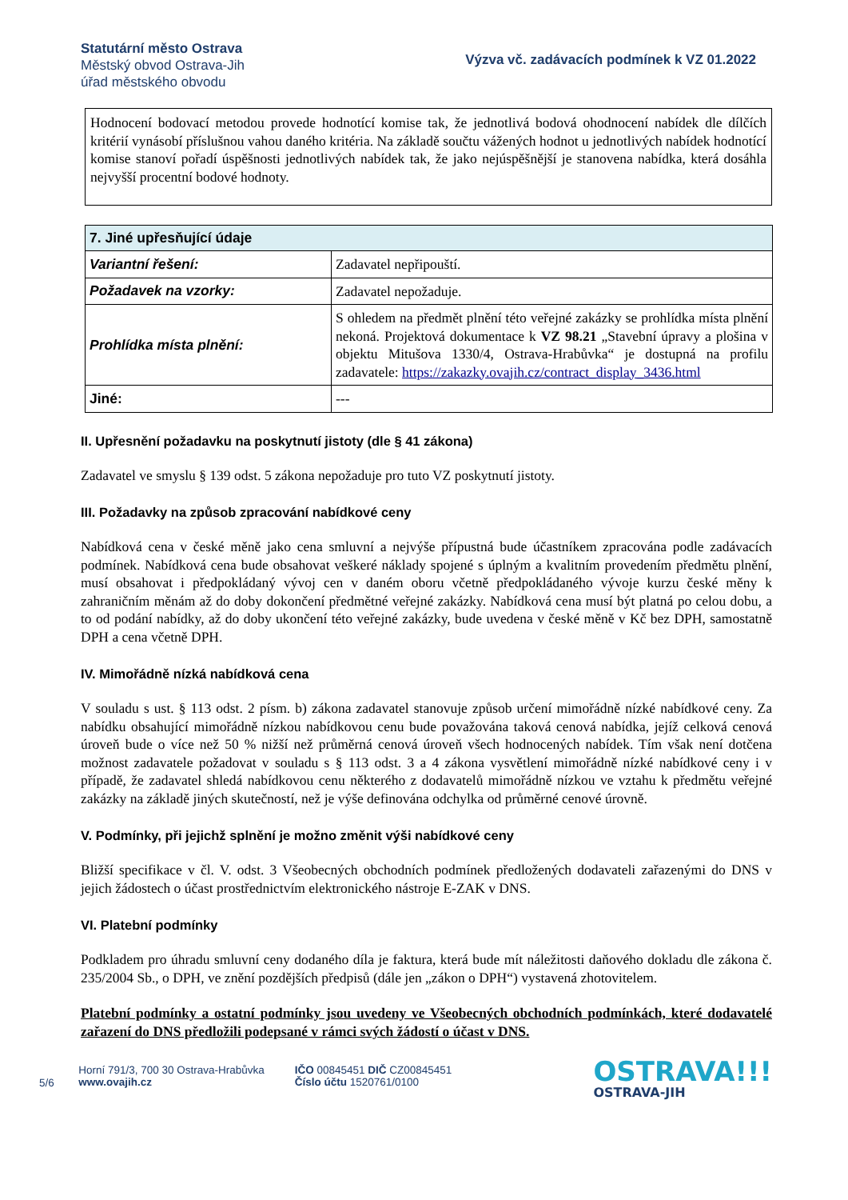Statutární město Ostrava
Městský obvod Ostrava-Jih
úřad městského obvodu
Výzva vč. zadávacích podmínek k VZ 01.2022
Hodnocení bodovací metodou provede hodnotící komise tak, že jednotlivá bodová ohodnocení nabídek dle dílčích kritérií vynásobí příslušnou vahou daného kritéria. Na základě součtu vážených hodnot u jednotlivých nabídek hodnotící komise stanoví pořadí úspěšnosti jednotlivých nabídek tak, že jako nejúspěšnější je stanovena nabídka, která dosáhla nejvyšší procentní bodové hodnoty.
| 7. Jiné upřesňující údaje | |
| --- | --- |
| Variantní řešení: | Zadavatel nepřipouští. |
| Požadavek na vzorky: | Zadavatel nepožaduje. |
| Prohlídka místa plnění: | S ohledem na předmět plnění této veřejné zakázky se prohlídka místa plnění nekoná. Projektová dokumentace k VZ 98.21 „Stavební úpravy a plošina v objektu Mitušova 1330/4, Ostrava-Hrabůvka“ je dostupná na profilu zadavatele: https://zakazky.ovajih.cz/contract_display_3436.html |
| Jiné: | --- |
II. Upřesnění požadavku na poskytnutí jistoty (dle § 41 zákona)
Zadavatel ve smyslu § 139 odst. 5 zákona nepožaduje pro tuto VZ poskytnutí jistoty.
III. Požadavky na způsob zpracování nabídkové ceny
Nabídková cena v české měně jako cena smluvní a nejvýše přípustná bude účastníkem zpracována podle zadávacích podmínek. Nabídková cena bude obsahovat veškeré náklady spojené s úplným a kvalitním provedením předmětu plnění, musí obsahovat i předpokládaný vývoj cen v daném oboru včetně předpokládaného vývoje kurzu české měny k zahraničním měnám až do doby dokončení předmětné veřejné zakázky. Nabídková cena musí být platná po celou dobu, a to od podání nabídky, až do doby ukončení této veřejné zakázky, bude uvedena v české měně v Kč bez DPH, samostatně DPH a cena včetně DPH.
IV. Mimořádně nízká nabídková cena
V souladu s ust. § 113 odst. 2 písm. b) zákona zadavatel stanovuje způsob určení mimořádně nízké nabídkové ceny. Za nabídku obsahující mimořádně nízkou nabídkovou cenu bude považována taková cenová nabídka, jejíž celková cenová úroveň bude o více než 50 % nižší než průměrná cenová úroveň všech hodnocených nabídek. Tím však není dotčena možnost zadavatele požadovat v souladu s § 113 odst. 3 a 4 zákona vysvětlení mimořádně nízké nabídkové ceny i v případě, že zadavatel shledá nabídkovou cenu některého z dodavatelů mimořádně nízkou ve vztahu k předmětu veřejné zakázky na základě jiných skutečností, než je výše definována odchylka od průměrné cenové úrovně.
V. Podmínky, při jejichž splnění je možno změnit výši nabídkové ceny
Bližší specifikace v čl. V. odst. 3 Všeobecných obchodních podmínek předložených dodavateli zařazenými do DNS v jejich žádostech o účast prostřednictvím elektronického nástroje E-ZAK v DNS.
VI. Platební podmínky
Podkladem pro úhradu smluvní ceny dodaného díla je faktura, která bude mít náležitosti daňového dokladu dle zákona č. 235/2004 Sb., o DPH, ve znění pozdějších předpisů (dále jen „zákon o DPH“) vystavená zhotovitelem.
Platební podmínky a ostatní podmínky jsou uvedeny ve Všeobecných obchodních podmínkách, které dodavatelé zařazení do DNS předložili podepsané v rámci svých žádostí o účast v DNS.
5/6
Horní 791/3, 700 30 Ostrava-Hrabůvka
www.ovajih.cz
IČO 00845451 DIČ CZ00845451
Číslo účtu 1520761/0100
OSTRAVA!!!
OSTRAVA-JIH